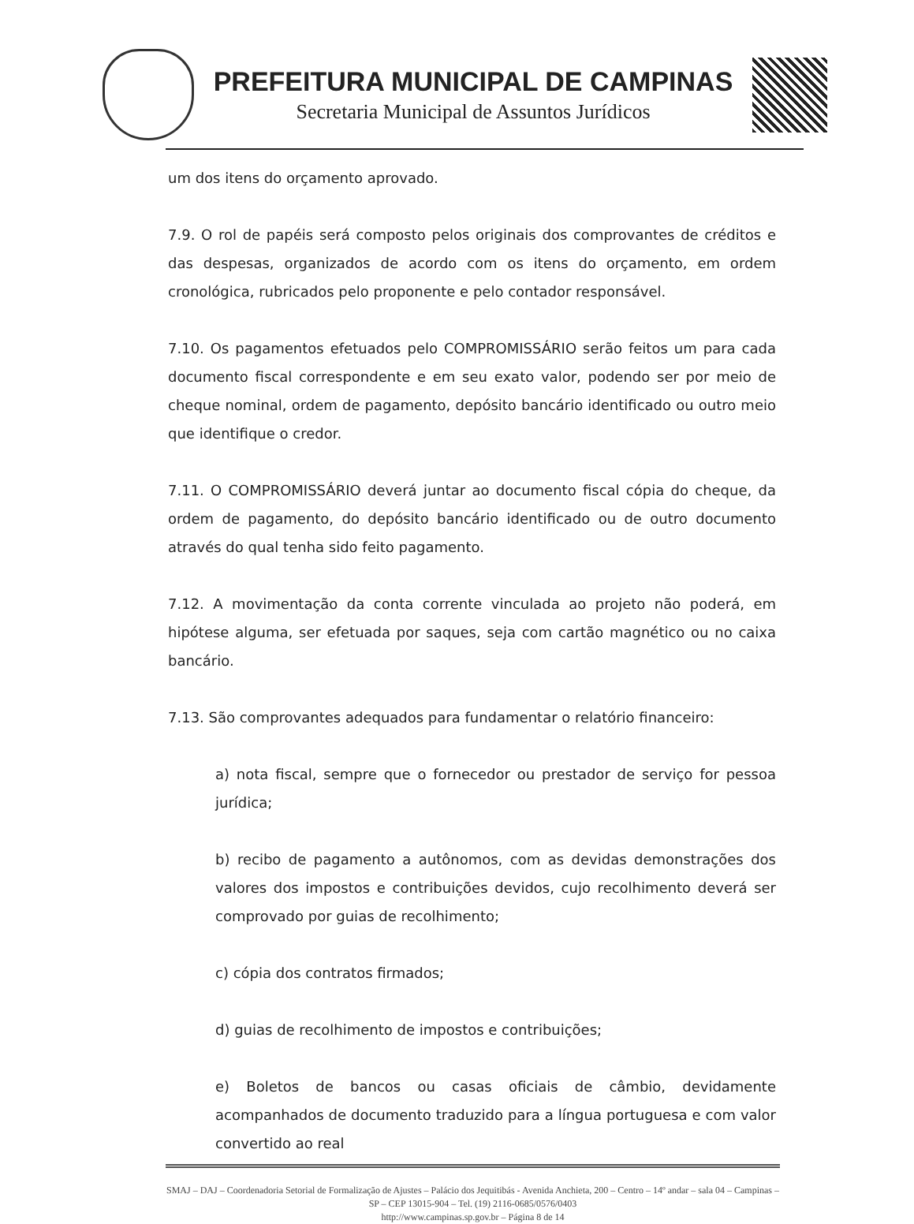PREFEITURA MUNICIPAL DE CAMPINAS
Secretaria Municipal de Assuntos Jurídicos
um dos itens do orçamento aprovado.
7.9. O rol de papéis será composto pelos originais dos comprovantes de créditos e das despesas, organizados de acordo com os itens do orçamento, em ordem cronológica, rubricados pelo proponente e pelo contador responsável.
7.10. Os pagamentos efetuados pelo COMPROMISSÁRIO serão feitos um para cada documento fiscal correspondente e em seu exato valor, podendo ser por meio de cheque nominal, ordem de pagamento, depósito bancário identificado ou outro meio que identifique o credor.
7.11. O COMPROMISSÁRIO deverá juntar ao documento fiscal cópia do cheque, da ordem de pagamento, do depósito bancário identificado ou de outro documento através do qual tenha sido feito pagamento.
7.12. A movimentação da conta corrente vinculada ao projeto não poderá, em hipótese alguma, ser efetuada por saques, seja com cartão magnético ou no caixa bancário.
7.13. São comprovantes adequados para fundamentar o relatório financeiro:
a) nota fiscal, sempre que o fornecedor ou prestador de serviço for pessoa jurídica;
b) recibo de pagamento a autônomos, com as devidas demonstrações dos valores dos impostos e contribuições devidos, cujo recolhimento deverá ser comprovado por guias de recolhimento;
c) cópia dos contratos firmados;
d) guias de recolhimento de impostos e contribuições;
e) Boletos de bancos ou casas oficiais de câmbio, devidamente acompanhados de documento traduzido para a língua portuguesa e com valor convertido ao real
SMAJ – DAJ – Coordenadoria Setorial de Formalização de Ajustes – Palácio dos Jequitibás - Avenida Anchieta, 200 – Centro – 14º andar – sala 04 – Campinas – SP – CEP 13015-904 – Tel. (19) 2116-0685/0576/0403
http://www.campinas.sp.gov.br – Página 8 de 14